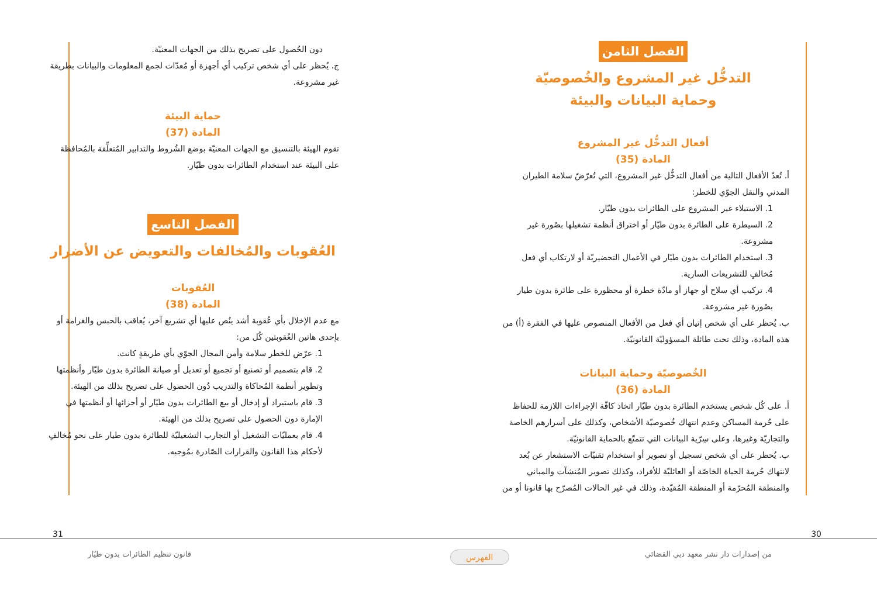الفصل الثامن
التدخُّل غير المشروع والخُصوصيّة
وحماية البيانات والبيئة
أفعال التدخُّل غير المشروع
المادة (35)
أ. تُعدّ الأفعال التالية من أفعال التدخُّل غير المشروع، التي تُعرّضّ سلامة الطيران المدني والنقل الجوّي للخطر:
1. الاستيلاء غير المشروع على الطائرات بدون طيّار.
2. السيطرة على الطائرة بدون طيّار أو اختراق أنظمة تشغيلها بصُورة غير مشروعة.
3. استخدام الطائرات بدون طيّار في الأعمال التحضيريّة أو لارتكاب أي فعل مُخالفٍ للتشريعات السارية.
4. تركيب أي سلاح أو جهاز أو مادّة خطرة أو محظورة على طائرة بدون طيار بصُورة غير مشروعة.
ب. يُحظر على أي شخص إتيان أي فعل من الأفعال المنصوص عليها في الفقرة (أ) من هذه المادة، وذلك تحت طائلة المسؤوليّة القانونيّة.
الخُصوصيّة وحماية البيانات
المادة (36)
أ. على كُل شخص يستخدم الطائرة بدون طيّار اتخاذ كافّة الإجراءات اللازمة للحفاظ على حُرمة المساكن وعدم انتهاك خُصوصيّة الأشخاص، وكذلك على أسرارهم الخاصة والتجاريّة وغيرها، وعلى سِرّية البيانات التي تتمتّع بالحماية القانونيّة.
ب. يُحظر على أي شخص تسجيل أو تصوير أو استخدام تقنيّات الاستشعار عن بُعد لانتهاك حُرمة الحياة الخاصّة أو العائليّة للأفراد، وكذلك تصوير المُنشآت والمباني والمنطقة المُحرّمة أو المنطقة المُقيّدة، وذلك في غير الحالات المُصرّح بها قانونا أو من
دون الحُصول على تصريح بذلك من الجهات المعنيّة.
ج. يُحظر على أي شخص تركيب أي أجهزة أو مُعدّات لجمع المعلومات والبيانات بطريقة غير مشروعة.
حماية البيئة
المادة (37)
تقوم الهيئة بالتنسيق مع الجهات المعنيّة بوضع الشُروط والتدابير المُتعلِّقة بالمُحافظة على البيئة عند استخدام الطائرات بدون طيّار.
الفصل التاسع
العُقوبات والمُخالفات والتعويض عن الأضرار
العُقوبات
المادة (38)
مع عدم الإخلال بأي عُقوبة أشد ينُص عليها أي تشريع آخر، يُعاقب بالحبس والغرامة أو بإحدى هاتين العُقوبتين كُل من:
1. عرّض للخطر سلامة وأمن المجال الجوّي بأي طريقةٍ كانت.
2. قام بتصميم أو تصنيع أو تجميع أو تعديل أو صيانة الطائرة بدون طيّار وأنظمتها وتطوير أنظمة المُحاكاة والتدريب دُون الحصول على تصريح بذلك من الهيئة.
3. قام باستيراد أو إدخال أو بيع الطائرات بدون طيّار أو أجزائها أو أنظمتها في الإمارة دون الحصول على تصريح بذلك من الهيئة.
4. قام بعمليّات التشغيل أو التجارب التشغيليّة للطائرة بدون طيار على نحو مُخالفٍ لأحكام هذا القانون والقرارات الصّادرة بمُوجبه.
30 31
من إصدارات دار نشر معهد دبي القضائي
قانون تنظيم الطائرات بدون طيّار
الفهرس